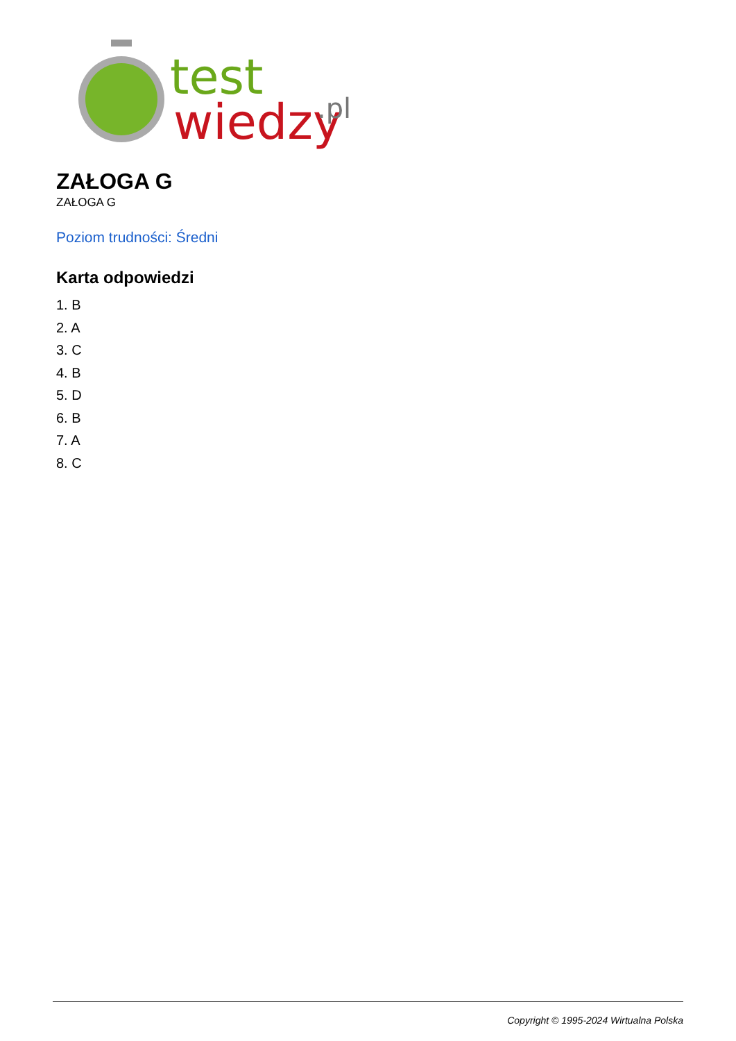test
wiedzy
.pl
ZAŁOGA G
ZAŁOGA G
Poziom trudności: Średni
Karta odpowiedzi
1. B
2. A
3. C
4. B
5. D
6. B
7. A
8. C
Copyright © 1995-2024 Wirtualna Polska